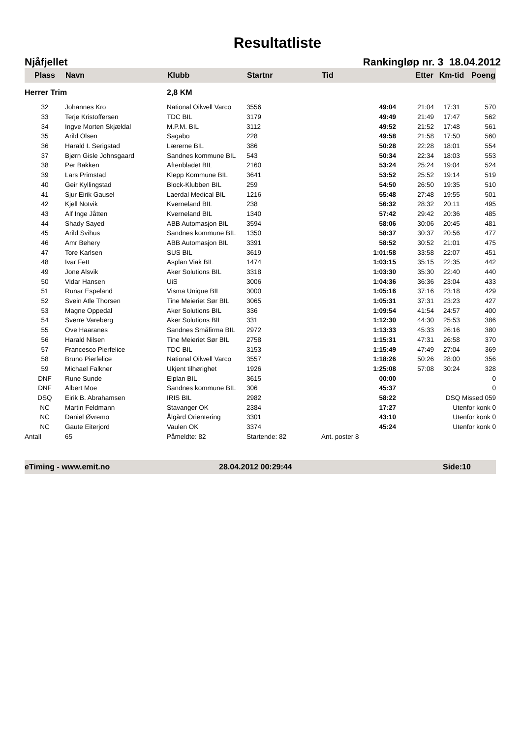Resultatliste
Njåfjellet Rankingløp nr. 3 18.04.2012
| Plass | Navn | Klubb | Startnr | Tid | Etter | Km-tid | Poeng |
| --- | --- | --- | --- | --- | --- | --- | --- |
| Herrer Trim | | 2,8 KM | | | | | |
| 32 | Johannes Kro | National Oilwell Varco | 3556 | 49:04 | 21:04 | 17:31 | 570 |
| 33 | Terje Kristoffersen | TDC BIL | 3179 | 49:49 | 21:49 | 17:47 | 562 |
| 34 | Ingve Morten Skjældal | M.P.M. BIL | 3112 | 49:52 | 21:52 | 17:48 | 561 |
| 35 | Arild Olsen | Sagabo | 228 | 49:58 | 21:58 | 17:50 | 560 |
| 36 | Harald I. Serigstad | Lærerne BIL | 386 | 50:28 | 22:28 | 18:01 | 554 |
| 37 | Bjørn Gisle Johnsgaard | Sandnes kommune BIL | 543 | 50:34 | 22:34 | 18:03 | 553 |
| 38 | Per Bakken | Aftenbladet BIL | 2160 | 53:24 | 25:24 | 19:04 | 524 |
| 39 | Lars Primstad | Klepp Kommune BIL | 3641 | 53:52 | 25:52 | 19:14 | 519 |
| 40 | Geir Kyllingstad | Block-Klubben BIL | 259 | 54:50 | 26:50 | 19:35 | 510 |
| 41 | Sjur Eirik Gausel | Laerdal Medical BIL | 1216 | 55:48 | 27:48 | 19:55 | 501 |
| 42 | Kjell Notvik | Kverneland BIL | 238 | 56:32 | 28:32 | 20:11 | 495 |
| 43 | Alf Inge Jåtten | Kverneland BIL | 1340 | 57:42 | 29:42 | 20:36 | 485 |
| 44 | Shady Sayed | ABB Automasjon BIL | 3594 | 58:06 | 30:06 | 20:45 | 481 |
| 45 | Arild Svihus | Sandnes kommune BIL | 1350 | 58:37 | 30:37 | 20:56 | 477 |
| 46 | Amr Behery | ABB Automasjon BIL | 3391 | 58:52 | 30:52 | 21:01 | 475 |
| 47 | Tore Karlsen | SUS BIL | 3619 | 1:01:58 | 33:58 | 22:07 | 451 |
| 48 | Ivar Fett | Asplan Viak BIL | 1474 | 1:03:15 | 35:15 | 22:35 | 442 |
| 49 | Jone Alsvik | Aker Solutions BIL | 3318 | 1:03:30 | 35:30 | 22:40 | 440 |
| 50 | Vidar Hansen | UiS | 3006 | 1:04:36 | 36:36 | 23:04 | 433 |
| 51 | Runar Espeland | Visma Unique BIL | 3000 | 1:05:16 | 37:16 | 23:18 | 429 |
| 52 | Svein Atle Thorsen | Tine Meieriet Sør BIL | 3065 | 1:05:31 | 37:31 | 23:23 | 427 |
| 53 | Magne Oppedal | Aker Solutions BIL | 336 | 1:09:54 | 41:54 | 24:57 | 400 |
| 54 | Sverre Vareberg | Aker Solutions BIL | 331 | 1:12:30 | 44:30 | 25:53 | 386 |
| 55 | Ove Haaranes | Sandnes Småfirma BIL | 2972 | 1:13:33 | 45:33 | 26:16 | 380 |
| 56 | Harald Nilsen | Tine Meieriet Sør BIL | 2758 | 1:15:31 | 47:31 | 26:58 | 370 |
| 57 | Francesco Pierfelice | TDC BIL | 3153 | 1:15:49 | 47:49 | 27:04 | 369 |
| 58 | Bruno Pierfelice | National Oilwell Varco | 3557 | 1:18:26 | 50:26 | 28:00 | 356 |
| 59 | Michael Falkner | Ukjent tilhørighet | 1926 | 1:25:08 | 57:08 | 30:24 | 328 |
| DNF | Rune Sunde | Elplan BIL | 3615 | 00:00 | | | 0 |
| DNF | Albert Moe | Sandnes kommune BIL | 306 | 45:37 | | | 0 |
| DSQ | Eirik B. Abrahamsen | IRIS BIL | 2982 | 58:22 | | DSQ Missed 059 | |
| NC | Martin Feldmann | Stavanger OK | 2384 | 17:27 | | Utenfor konk 0 | |
| NC | Daniel Øvremo | Ålgård Orientering | 3301 | 43:10 | | Utenfor konk 0 | |
| NC | Gaute Eiterjord | Vaulen OK | 3374 | 45:24 | | Utenfor konk 0 | |
| Antall | 65 | Påmeldte: 82 | Startende: 82 | Ant. poster 8 | | | |
eTiming - www.emit.no 28.04.2012 00:29:44 Side:10